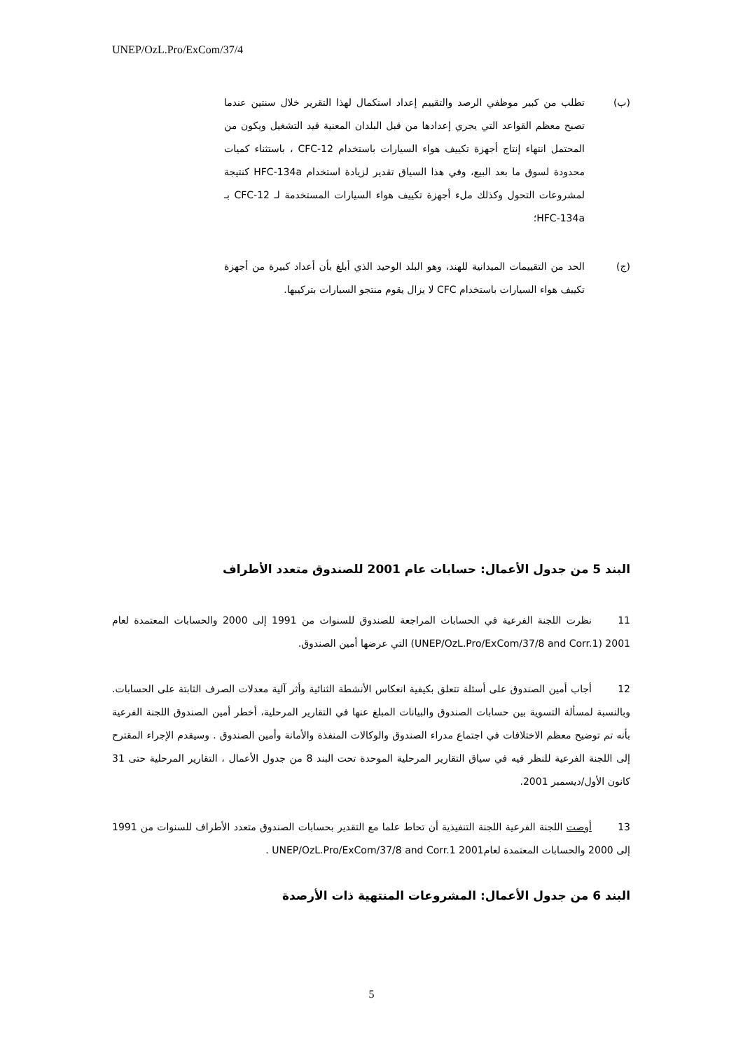UNEP/OzL.Pro/ExCom/37/4
(ب) تطلب من كبير موظفي الرصد والتقييم إعداد استكمال لهذا التقرير خلال سنتين عندما تصبح معظم القواعد التي يجري إعدادها من قبل البلدان المعنية قيد التشغيل ويكون من المحتمل انتهاء إنتاج أجهزة تكييف هواء السيارات باستخدام CFC-12 ، باستثناء كميات محدودة لسوق ما بعد البيع، وفي هذا السياق تقدير لزيادة استخدام HFC-134a كنتيجة لمشروعات التحول وكذلك ملء أجهزة تكييف هواء السيارات المستخدمة لـ CFC-12 بـ HFC-134a؛
(ج) الحد من التقييمات الميدانية للهند، وهو البلد الوحيد الذي أبلغ بأن أعداد كبيرة من أجهزة تكييف هواء السيارات باستخدام CFC لا يزال يقوم منتجو السيارات بتركيبها.
البند 5 من جدول الأعمال: حسابات عام 2001 للصندوق متعدد الأطراف
11 نظرت اللجنة الفرعية في الحسابات المراجعة للصندوق للسنوات من 1991 إلى 2000 والحسابات المعتمدة لعام 2001 (UNEP/OzL.Pro/ExCom/37/8 and Corr.1) التي عرضها أمين الصندوق.
12 أجاب أمين الصندوق على أسئلة تتعلق بكيفية انعكاس الأنشطة الثنائية وأثر آلية معدلات الصرف الثابتة على الحسابات. وبالنسبة لمسألة التسوية بين حسابات الصندوق والبيانات المبلغ عنها في التقارير المرحلية، أخطر أمين الصندوق اللجنة الفرعية بأنه تم توضيح معظم الاختلافات في اجتماع مدراء الصندوق والوكالات المنفذة والأمانة وأمين الصندوق . وسيقدم الإجراء المقترح إلى اللجنة الفرعية للنظر فيه في سياق التقارير المرحلية الموحدة تحت البند 8 من جدول الأعمال ، التقارير المرحلية حتى 31 كانون الأول/ديسمبر 2001.
13 أوصت اللجنة الفرعية اللجنة التنفيذية أن تحاط علما مع التقدير بحسابات الصندوق متعدد الأطراف للسنوات من 1991 إلى 2000 والحسابات المعتمدة لعام2001 UNEP/OzL.Pro/ExCom/37/8 and Corr.1 .
البند 6 من جدول الأعمال: المشروعات المنتهية ذات الأرصدة
5